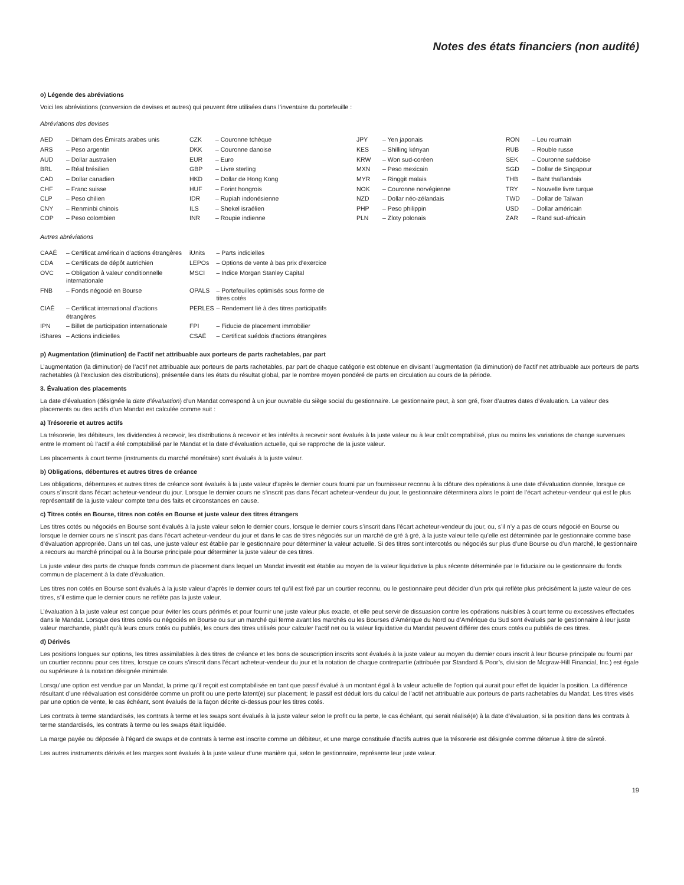Notes des états financiers (non audité)
o) Légende des abréviations
Voici les abréviations (conversion de devises et autres) qui peuvent être utilisées dans l’inventaire du portefeuille :
Abréviations des devises
| AED | – Dirham des Émirats arabes unis | CZK | – Couronne tchèque | JPY | – Yen japonais | RON | – Leu roumain |
| ARS | – Peso argentin | DKK | – Couronne danoise | KES | – Shilling kényan | RUB | – Rouble russe |
| AUD | – Dollar australien | EUR | – Euro | KRW | – Won sud-coréen | SEK | – Couronne suédoise |
| BRL | – Réal brésilien | GBP | – Livre sterling | MXN | – Peso mexicain | SGD | – Dollar de Singapour |
| CAD | – Dollar canadien | HKD | – Dollar de Hong Kong | MYR | – Ringgit malais | THB | – Baht thaïlandais |
| CHF | – Franc suisse | HUF | – Forint hongrois | NOK | – Couronne norvégienne | TRY | – Nouvelle livre turque |
| CLP | – Peso chilien | IDR | – Rupiah indonésienne | NZD | – Dollar néo-zélandais | TWD | – Dollar de Taïwan |
| CNY | – Renminbi chinois | ILS | – Shekel israélien | PHP | – Peso philippin | USD | – Dollar américain |
| COP | – Peso colombien | INR | – Roupie indienne | PLN | – Zloty polonais | ZAR | – Rand sud-africain |
Autres abréviations
| CAAÉ | – Certificat américain d’actions étrangères | iUnits | – Parts indicielles |
| CDA | – Certificats de dépôt autrichien | LEPOs | – Options de vente à bas prix d’exercice |
| OVC | – Obligation à valeur conditionnelle internationale | MSCI | – Indice Morgan Stanley Capital |
| FNB | – Fonds négocié en Bourse | OPALS | – Portefeuilles optimisés sous forme de titres cotés |
| CIAÉ | – Certificat international d’actions étrangères | PERLES | – Rendement lié à des titres participatifs |
| IPN | – Billet de participation internationale | FPI | – Fiducie de placement immobilier |
| iShares | – Actions indicielles | CSAÉ | – Certificat suédois d’actions étrangères |
p) Augmentation (diminution) de l’actif net attribuable aux porteurs de parts rachetables, par part
L’augmentation (la diminution) de l’actif net attribuable aux porteurs de parts rachetables, par part de chaque catégorie est obtenue en divisant l’augmentation (la diminution) de l’actif net attribuable aux porteurs de parts rachetables (à l’exclusion des distributions), présentée dans les états du résultat global, par le nombre moyen pondéré de parts en circulation au cours de la période.
3. Évaluation des placements
La date d’évaluation (désignée la date d’évaluation) d’un Mandat correspond à un jour ouvrable du siège social du gestionnaire. Le gestionnaire peut, à son gré, fixer d’autres dates d’évaluation. La valeur des placements ou des actifs d’un Mandat est calculée comme suit :
a) Trésorerie et autres actifs
La trésorerie, les débiteurs, les dividendes à recevoir, les distributions à recevoir et les intérêts à recevoir sont évalués à la juste valeur ou à leur coût comptabilisé, plus ou moins les variations de change survenues entre le moment où l’actif a été comptabilisé par le Mandat et la date d’évaluation actuelle, qui se rapproche de la juste valeur.
Les placements à court terme (instruments du marché monétaire) sont évalués à la juste valeur.
b) Obligations, débentures et autres titres de créance
Les obligations, débentures et autres titres de créance sont évalués à la juste valeur d’après le dernier cours fourni par un fournisseur reconnu à la clôture des opérations à une date d’évaluation donnée, lorsque ce cours s’inscrit dans l’écart acheteur-vendeur du jour. Lorsque le dernier cours ne s’inscrit pas dans l’écart acheteur-vendeur du jour, le gestionnaire déterminera alors le point de l’écart acheteur-vendeur qui est le plus représentatif de la juste valeur compte tenu des faits et circonstances en cause.
c) Titres cotés en Bourse, titres non cotés en Bourse et juste valeur des titres étrangers
Les titres cotés ou négociés en Bourse sont évalués à la juste valeur selon le dernier cours, lorsque le dernier cours s’inscrit dans l’écart acheteur-vendeur du jour, ou, s’il n’y a pas de cours négocié en Bourse ou lorsque le dernier cours ne s’inscrit pas dans l’écart acheteur-vendeur du jour et dans le cas de titres négociés sur un marché de gré à gré, à la juste valeur telle qu’elle est déterminée par le gestionnaire comme base d’évaluation appropriée. Dans un tel cas, une juste valeur est établie par le gestionnaire pour déterminer la valeur actuelle. Si des titres sont intercotés ou négociés sur plus d’une Bourse ou d’un marché, le gestionnaire a recours au marché principal ou à la Bourse principale pour déterminer la juste valeur de ces titres.
La juste valeur des parts de chaque fonds commun de placement dans lequel un Mandat investit est établie au moyen de la valeur liquidative la plus récente déterminée par le fiduciaire ou le gestionnaire du fonds commun de placement à la date d’évaluation.
Les titres non cotés en Bourse sont évalués à la juste valeur d’après le dernier cours tel qu’il est fixé par un courtier reconnu, ou le gestionnaire peut décider d’un prix qui reflète plus précisément la juste valeur de ces titres, s’il estime que le dernier cours ne reflète pas la juste valeur.
L’évaluation à la juste valeur est conçue pour éviter les cours périmés et pour fournir une juste valeur plus exacte, et elle peut servir de dissuasion contre les opérations nuisibles à court terme ou excessives effectuées dans le Mandat. Lorsque des titres cotés ou négociés en Bourse ou sur un marché qui ferme avant les marchés ou les Bourses d’Amérique du Nord ou d’Amérique du Sud sont évalués par le gestionnaire à leur juste valeur marchande, plutôt qu’à leurs cours cotés ou publiés, les cours des titres utilisés pour calculer l’actif net ou la valeur liquidative du Mandat peuvent différer des cours cotés ou publiés de ces titres.
d) Dérivés
Les positions longues sur options, les titres assimilables à des titres de créance et les bons de souscription inscrits sont évalués à la juste valeur au moyen du dernier cours inscrit à leur Bourse principale ou fourni par un courtier reconnu pour ces titres, lorsque ce cours s’inscrit dans l’écart acheteur-vendeur du jour et la notation de chaque contrepartie (attribuée par Standard & Poor’s, division de Mcgraw-Hill Financial, Inc.) est égale ou supérieure à la notation désignée minimale.
Lorsqu’une option est vendue par un Mandat, la prime qu’il reçoit est comptabilisée en tant que passif évalué à un montant égal à la valeur actuelle de l’option qui aurait pour effet de liquider la position. La différence résultant d’une réévaluation est considérée comme un profit ou une perte latent(e) sur placement; le passif est déduit lors du calcul de l’actif net attribuable aux porteurs de parts rachetables du Mandat. Les titres visés par une option de vente, le cas échéant, sont évalués de la façon décrite ci-dessus pour les titres cotés.
Les contrats à terme standardisés, les contrats à terme et les swaps sont évalués à la juste valeur selon le profit ou la perte, le cas échéant, qui serait réalisé(e) à la date d’évaluation, si la position dans les contrats à terme standardisés, les contrats à terme ou les swaps était liquidée.
La marge payée ou déposée à l’égard de swaps et de contrats à terme est inscrite comme un débiteur, et une marge constituée d’actifs autres que la trésorerie est désignée comme détenue à titre de sûreté.
Les autres instruments dérivés et les marges sont évalués à la juste valeur d’une manière qui, selon le gestionnaire, représente leur juste valeur.
19